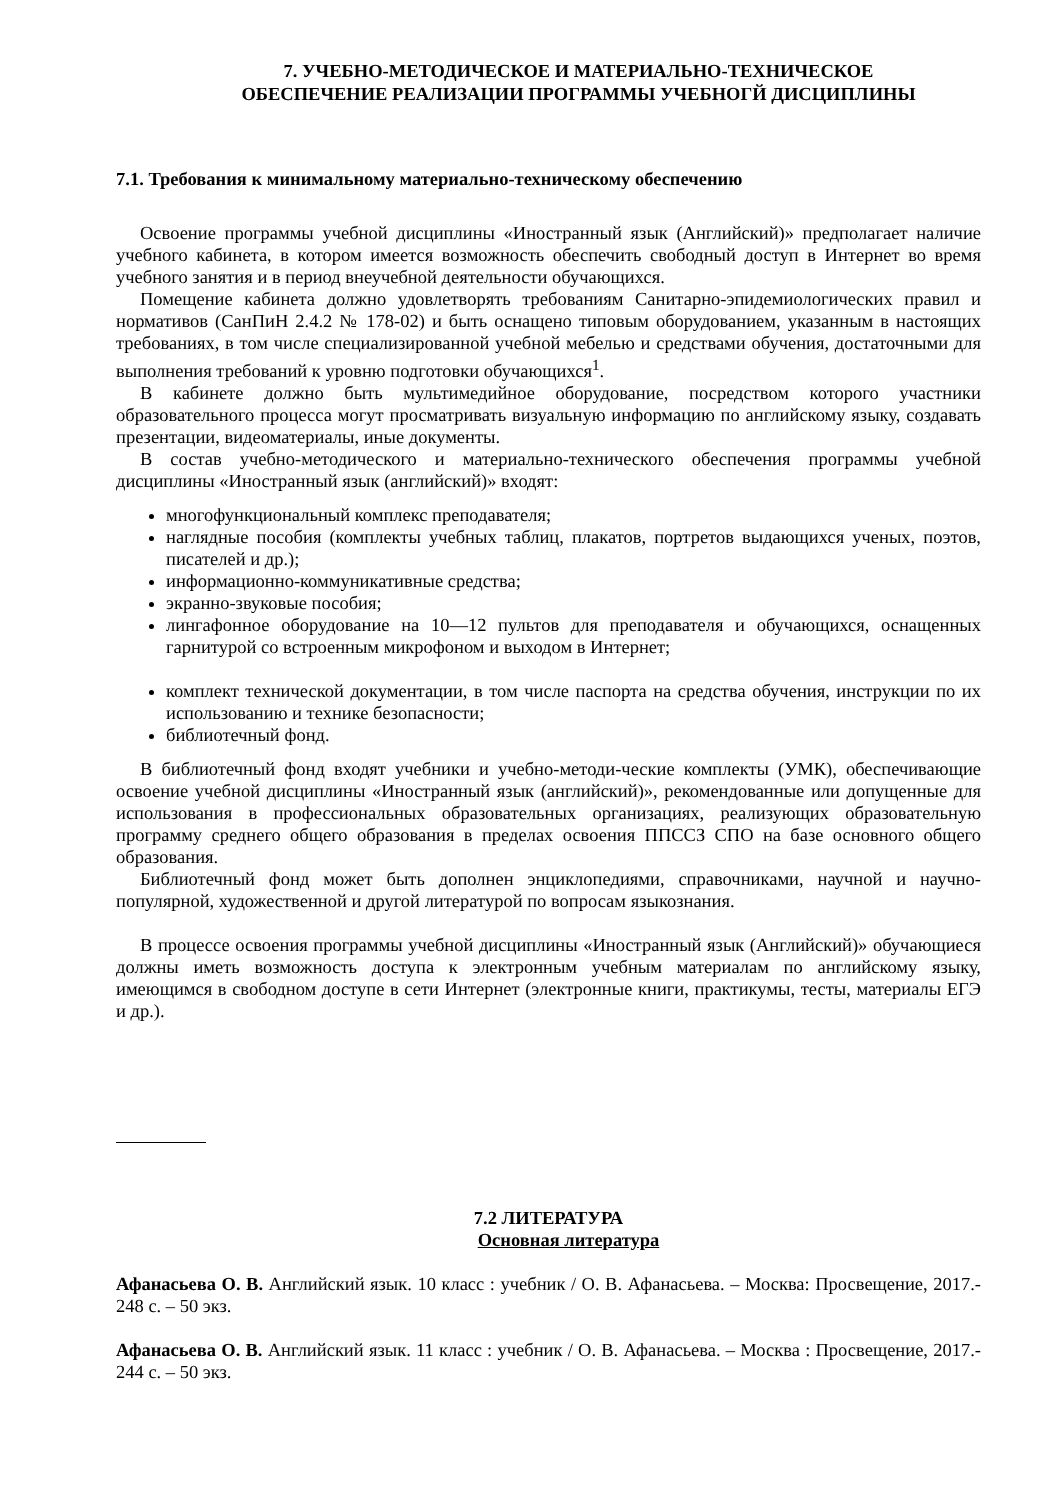7. УЧЕБНО-МЕТОДИЧЕСКОЕ И МАТЕРИАЛЬНО-ТЕХНИЧЕСКОЕ
ОБЕСПЕЧЕНИЕ РЕАЛИЗАЦИИ ПРОГРАММЫ УЧЕБНОГЙ ДИСЦИПЛИНЫ
7.1. Требования к минимальному материально-техническому обеспечению
Освоение программы учебной дисциплины «Иностранный язык (Английский)» предполагает наличие учебного кабинета, в котором имеется возможность обеспечить свободный доступ в Интернет во время учебного занятия и в период внеучебной деятельности обучающихся.
Помещение кабинета должно удовлетворять требованиям Санитарно-эпидемиологических правил и нормативов (СанПиН 2.4.2 № 178-02) и быть оснащено типовым оборудованием, указанным в настоящих требованиях, в том числе специализированной учебной мебелью и средствами обучения, достаточными для выполнения требований к уровню подготовки обучающихся<sup>1</sup>.
В кабинете должно быть мультимедийное оборудование, посредством которого участники образовательного процесса могут просматривать визуальную информацию по английскому языку, создавать презентации, видеоматериалы, иные документы.
В состав учебно-методического и материально-технического обеспечения программы учебной дисциплины «Иностранный язык (английский)» входят:
многофункциональный комплекс преподавателя;
наглядные пособия (комплекты учебных таблиц, плакатов, портретов выдающихся ученых, поэтов, писателей и др.);
информационно-коммуникативные средства;
экранно-звуковые пособия;
лингафонное оборудование на 10—12 пультов для преподавателя и обучающихся, оснащенных гарнитурой со встроенным микрофоном и выходом в Интернет;
комплект технической документации, в том числе паспорта на средства обучения, инструкции по их использованию и технике безопасности;
библиотечный фонд.
В библиотечный фонд входят учебники и учебно-методи-ческие комплекты (УМК), обеспечивающие освоение учебной дисциплины «Иностранный язык (английский)», рекомендованные или допущенные для использования в профессиональных образовательных организациях, реализующих образовательную программу среднего общего образования в пределах освоения ППССЗ СПО на базе основного общего образования.
Библиотечный фонд может быть дополнен энциклопедиями, справочниками, научной и научно-популярной, художественной и другой литературой по вопросам языкознания.
В процессе освоения программы учебной дисциплины «Иностранный язык (Английский)» обучающиеся должны иметь возможность доступа к электронным учебным материалам по английскому языку, имеющимся в свободном доступе в сети Интернет (электронные книги, практикумы, тесты, материалы ЕГЭ и др.).
7.2 ЛИТЕРАТУРА
Основная литература
Афанасьева О. В. Английский язык. 10 класс : учебник / О. В. Афанасьева. – Москва: Просвещение, 2017.- 248 с. – 50 экз.
Афанасьева О. В. Английский язык. 11 класс : учебник / О. В. Афанасьева. – Москва : Просвещение, 2017.- 244 с. – 50 экз.